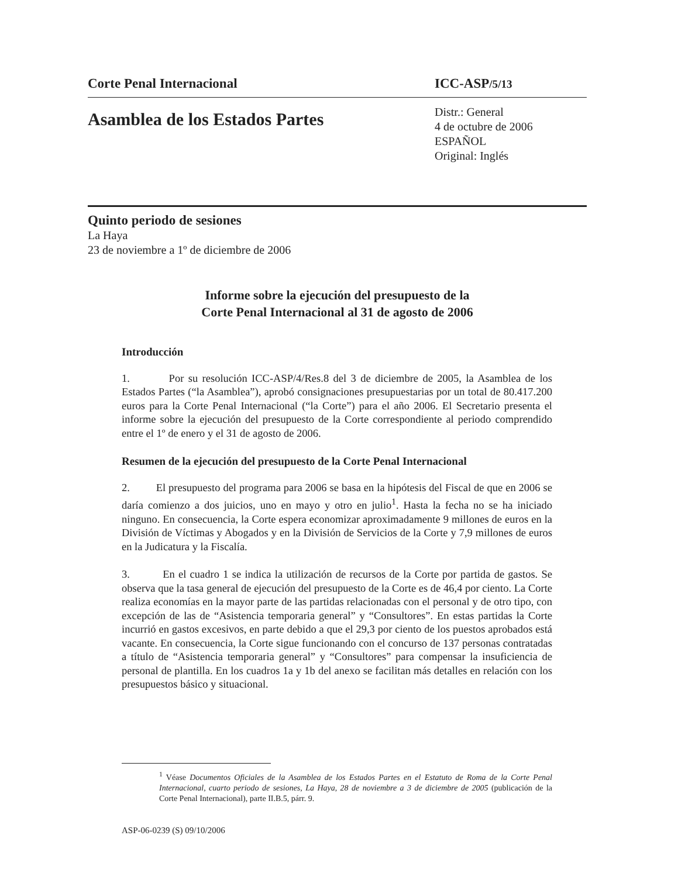Corte Penal Internacional ICC-ASP/5/13
Asamblea de los Estados Partes
Distr.: General
4 de octubre de 2006
ESPAÑOL
Original: Inglés
Quinto periodo de sesiones
La Haya
23 de noviembre a 1º de diciembre de 2006
Informe sobre la ejecución del presupuesto de la
Corte Penal Internacional al 31 de agosto de 2006
Introducción
1. Por su resolución ICC-ASP/4/Res.8 del 3 de diciembre de 2005, la Asamblea de los Estados Partes (“la Asamblea”), aprobó consignaciones presupuestarias por un total de 80.417.200 euros para la Corte Penal Internacional (“la Corte”) para el año 2006. El Secretario presenta el informe sobre la ejecución del presupuesto de la Corte correspondiente al periodo comprendido entre el 1º de enero y el 31 de agosto de 2006.
Resumen de la ejecución del presupuesto de la Corte Penal Internacional
2. El presupuesto del programa para 2006 se basa en la hipótesis del Fiscal de que en 2006 se daría comienzo a dos juicios, uno en mayo y otro en julio<sup>1</sup>. Hasta la fecha no se ha iniciado ninguno. En consecuencia, la Corte espera economizar aproximadamente 9 millones de euros en la División de Víctimas y Abogados y en la División de Servicios de la Corte y 7,9 millones de euros en la Judicatura y la Fiscalía.
3. En el cuadro 1 se indica la utilización de recursos de la Corte por partida de gastos. Se observa que la tasa general de ejecución del presupuesto de la Corte es de 46,4 por ciento. La Corte realiza economías en la mayor parte de las partidas relacionadas con el personal y de otro tipo, con excepción de las de “Asistencia temporaria general” y “Consultores”. En estas partidas la Corte incurrió en gastos excesivos, en parte debido a que el 29,3 por ciento de los puestos aprobados está vacante. En consecuencia, la Corte sigue funcionando con el concurso de 137 personas contratadas a título de “Asistencia temporaria general” y “Consultores” para compensar la insuficiencia de personal de plantilla. En los cuadros 1a y 1b del anexo se facilitan más detalles en relación con los presupuestos básico y situacional.
<sup>1</sup> Véase Documentos Oficiales de la Asamblea de los Estados Partes en el Estatuto de Roma de la Corte Penal Internacional, cuarto periodo de sesiones, La Haya, 28 de noviembre a 3 de diciembre de 2005 (publicación de la Corte Penal Internacional), parte II.B.5, párr. 9.
ASP-06-0239 (S) 09/10/2006